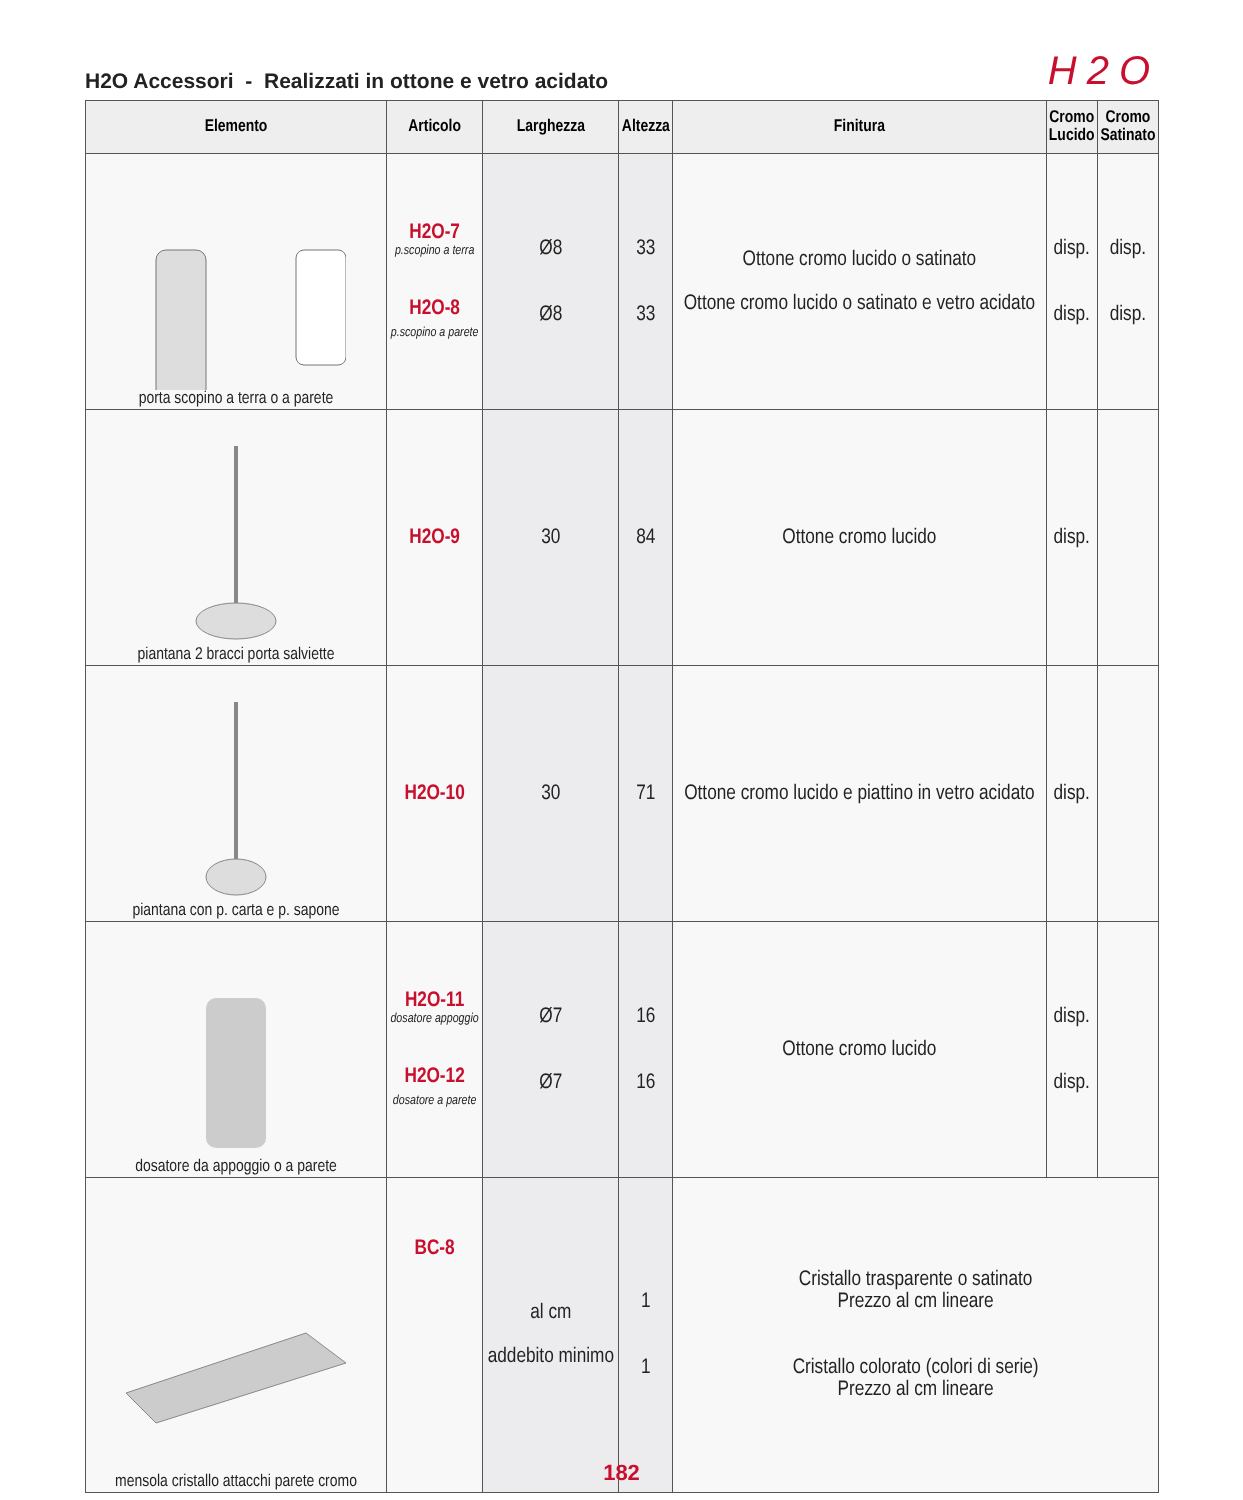H2O Accessori - Realizzati in ottone e vetro acidato
H2O
| Elemento | Articolo | Larghezza | Altezza | Finitura | Cromo Lucido | Cromo Satinato |
| --- | --- | --- | --- | --- | --- | --- |
| porta scopino a terra o a parete | H2O-7 p.scopino a terra H2O-8 p.scopino a parete | Ø8 Ø8 | 33 33 | Ottone cromo lucido o satinato Ottone cromo lucido o satinato e vetro acidato | disp. disp. | disp. disp. |
| piantana 2 bracci porta salviette | H2O-9 | 30 | 84 | Ottone cromo lucido | disp. | |
| piantana con p. carta e p. sapone | H2O-10 | 30 | 71 | Ottone cromo lucido e piattino in vetro acidato | disp. | |
| dosatore da appoggio o a parete | H2O-11 dosatore appoggio H2O-12 dosatore a parete | Ø7 Ø7 | 16 16 | Ottone cromo lucido | disp. disp. | |
| mensola cristallo attacchi parete cromo | BC-8 | al cm addebito minimo | 1 1 | Cristallo trasparente o satinato Prezzo al cm lineare Cristallo colorato (colori di serie) Prezzo al cm lineare | | |
182